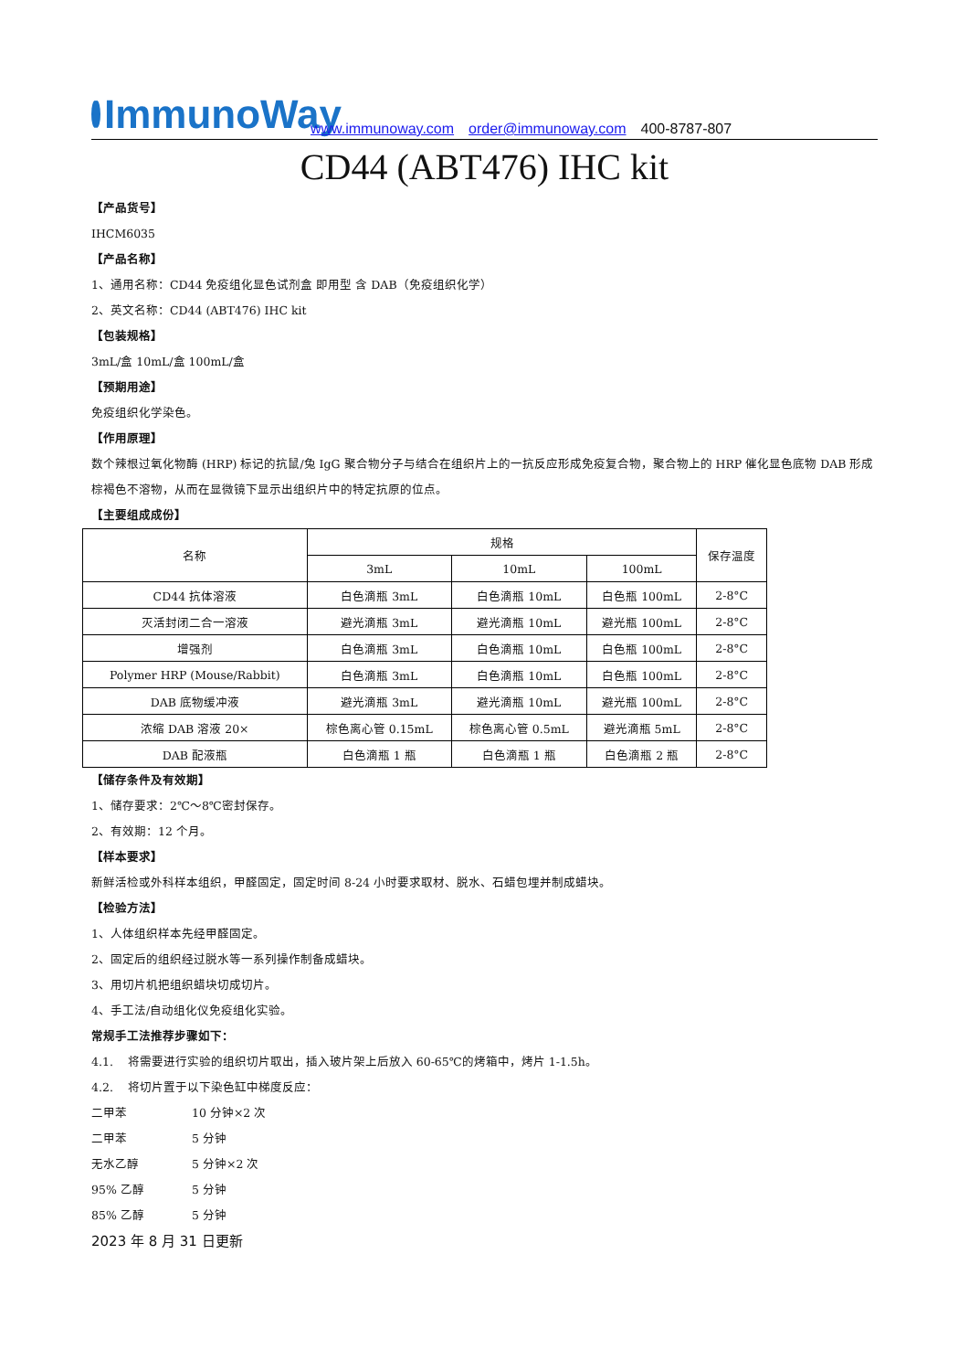ImmunoWay
www.immunoway.com order@immunoway.com 400-8787-807
CD44 (ABT476) IHC kit
【产品货号】
IHCM6035
【产品名称】
1、通用名称：CD44 免疫组化显色试剂盒 即用型 含 DAB（免疫组织化学）
2、英文名称：CD44 (ABT476) IHC kit
【包装规格】
3mL/盒 10mL/盒 100mL/盒
【预期用途】
免疫组织化学染色。
【作用原理】
数个辣根过氧化物酶 (HRP) 标记的抗鼠/兔 IgG 聚合物分子与结合在组织片上的一抗反应形成免疫复合物，聚合物上的 HRP 催化显色底物 DAB 形成棕褐色不溶物，从而在显微镜下显示出组织片中的特定抗原的位点。
【主要组成成份】
| 名称 | 规格 | | | 保存温度 |
| --- | --- | --- | --- | --- |
| | 3mL | 10mL | 100mL | |
| CD44 抗体溶液 | 白色滴瓶 3mL | 白色滴瓶 10mL | 白色瓶 100mL | 2-8°C |
| 灭活封闭二合一溶液 | 避光滴瓶 3mL | 避光滴瓶 10mL | 避光瓶 100mL | 2-8°C |
| 增强剂 | 白色滴瓶 3mL | 白色滴瓶 10mL | 白色瓶 100mL | 2-8°C |
| Polymer HRP (Mouse/Rabbit) | 白色滴瓶 3mL | 白色滴瓶 10mL | 白色瓶 100mL | 2-8°C |
| DAB 底物缓冲液 | 避光滴瓶 3mL | 避光滴瓶 10mL | 避光瓶 100mL | 2-8°C |
| 浓缩 DAB 溶液 20× | 棕色离心管 0.15mL | 棕色离心管 0.5mL | 避光滴瓶 5mL | 2-8°C |
| DAB 配液瓶 | 白色滴瓶 1 瓶 | 白色滴瓶 1 瓶 | 白色滴瓶 2 瓶 | 2-8°C |
【储存条件及有效期】
1、储存要求：2℃～8℃密封保存。
2、有效期：12 个月。
【样本要求】
新鲜活检或外科样本组织，甲醛固定，固定时间 8-24 小时要求取材、脱水、石蜡包埋并制成蜡块。
【检验方法】
1、人体组织样本先经甲醛固定。
2、固定后的组织经过脱水等一系列操作制备成蜡块。
3、用切片机把组织蜡块切成切片。
4、手工法/自动组化仪免疫组化实验。
常规手工法推荐步骤如下：
4.1. 将需要进行实验的组织切片取出，插入玻片架上后放入 60-65℃的烤箱中，烤片 1-1.5h。
4.2. 将切片置于以下染色缸中梯度反应：
二甲苯 10 分钟×2 次
二甲苯 5 分钟
无水乙醇 5 分钟×2 次
95% 乙醇 5 分钟
85% 乙醇 5 分钟
2023 年 8 月 31 日更新